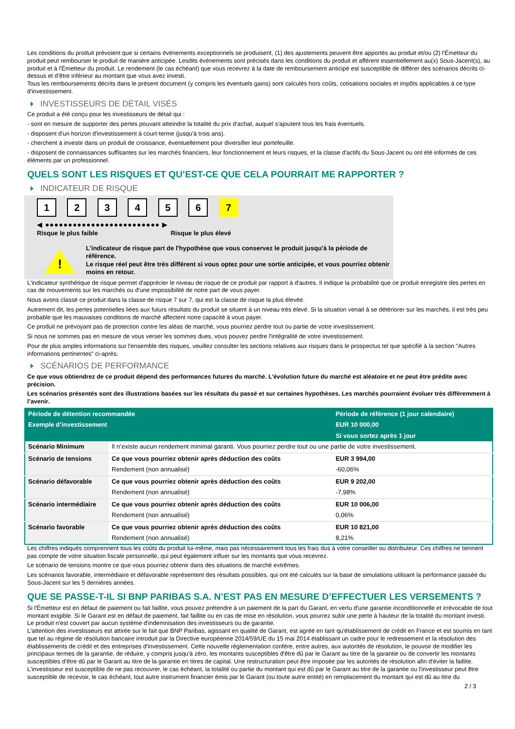Les conditions du produit prévoient que si certains événements exceptionnels se produisent, (1) des ajustements peuvent être apportés au produit et/ou (2) l'Émetteur du produit peut rembourser le produit de manière anticipée. Lesdits événements sont précisés dans les conditions du produit et afférent essentiellement au(x) Sous-Jacent(s), au produit et à l'Émetteur du produit. Le rendement (le cas échéant) que vous recevrez à la date de remboursement anticipé est susceptible de différer des scénarios décrits ci-dessus et d’être inférieur au montant que vous avez investi.
Tous les remboursements décrits dans le présent document (y compris les éventuels gains) sont calculés hors coûts, cotisations sociales et impôts applicables à ce type d'investissement.
INVESTISSEURS DE DÉTAIL VISÉS
Ce produit a été conçu pour les investisseurs de détail qui :
- sont en mesure de supporter des pertes pouvant atteindre la totalité du prix d'achat, auquel s'ajoutent tous les frais éventuels.
- disposent d'un horizon d'investissement à court-terme (jusqu'à trois ans).
- cherchent à investir dans un produit de croissance, éventuellement pour diversifier leur portefeuille.
- disposent de connaissances suffisantes sur les marchés financiers, leur fonctionnement et leurs risques, et la classe d'actifs du Sous-Jacent ou ont été informés de ces éléments par un professionnel.
QUELS SONT LES RISQUES ET QU’EST-CE QUE CELA POURRAIT ME RAPPORTER ?
INDICATEUR DE RISQUE
1 2 3 4 5 6 7
◀ ●●●●●●●●●●●●●●●●●●●●●●●●● ▶
Risque le plus faible Risque le plus élevé
!
L'indicateur de risque part de l'hypothèse que vous conservez le produit jusqu'à la période de référence.
Le risque réel peut être très différent si vous optez pour une sortie anticipée, et vous pourriez obtenir moins en retour.
L'indicateur synthétique de risque permet d'apprécier le niveau de risque de ce produit par rapport à d'autres. Il indique la probabilité que ce produit enregistre des pertes en cas de mouvements sur les marchés ou d'une impossibilité de notre part de vous payer.
Nous avons classé ce produit dans la classe de risque 7 sur 7, qui est la classe de risque la plus élevée.
Autrement dit, les pertes potentielles liées aux futurs résultats du produit se situent à un niveau très élevé. Si la situation venait à se détériorer sur les marchés, il est très peu probable que les mauvaises conditions de marché affectent notre capacité à vous payer.
Ce produit ne prévoyant pas de protection contre les aléas de marché, vous pourriez perdre tout ou partie de votre investissement.
Si nous ne sommes pas en mesure de vous verser les sommes dues, vous pouvez perdre l'intégralité de votre investissement.
Pour de plus amples informations sur l'ensemble des risques, veuillez consulter les sections relatives aux risques dans le prospectus tel que spécifié à la section "Autres informations pertinentes" ci-après.
SCÉNARIOS DE PERFORMANCE
Ce que vous obtiendrez de ce produit dépend des performances futures du marché. L’évolution future du marché est aléatoire et ne peut être prédite avec précision.
Les scénarios présentés sont des illustrations basées sur les résultats du passé et sur certaines hypothèses. Les marchés pourraient évoluer très différemment à l’avenir.
| Période de détention recommandée | | Période de référence (1 jour calendaire) |
| --- | --- | --- |
| Exemple d’investissement | | EUR 10 000,00 |
| | | Si vous sortez après 1 jour |
| Scénario Minimum | Il n’existe aucun rendement minimal garanti. Vous pourriez perdre tout ou une partie de votre investissement. | |
| Scénario de tensions | Ce que vous pourriez obtenir après déduction des coûts | EUR 3 994,00 |
| | Rendement (non annualisé) | -60,06% |
| Scénario défavorable | Ce que vous pourriez obtenir après déduction des coûts | EUR 9 202,00 |
| | Rendement (non annualisé) | -7,98% |
| Scénario intermédiaire | Ce que vous pourriez obtenir après déduction des coûts | EUR 10 006,00 |
| | Rendement (non annualisé) | 0,06% |
| Scénario favorable | Ce que vous pourriez obtenir après déduction des coûts | EUR 10 821,00 |
| | Rendement (non annualisé) | 8,21% |
Les chiffres indiqués comprennent tous les coûts du produit lui-même, mais pas nécessairement tous les frais dus à votre conseiller ou distributeur. Ces chiffres ne tiennent pas compte de votre situation fiscale personnelle, qui peut également influer sur les montants que vous recevrez.
Le scénario de tensions montre ce que vous pourriez obtenir dans des situations de marché extrêmes.
Les scénarios favorable, intermédiaire et défavorable représentent des résultats possibles, qui ont été calculés sur la base de simulations utilisant la performance passée du Sous-Jacent sur les 5 dernières années.
QUE SE PASSE-T-IL SI BNP PARIBAS S.A. N’EST PAS EN MESURE D’EFFECTUER LES VERSEMENTS ?
Si l'Émetteur est en défaut de paiement ou fait faillite, vous pouvez prétendre à un paiement de la part du Garant, en vertu d'une garantie inconditionnelle et irrévocable de tout montant exigible. Si le Garant est en défaut de paiement, fait faillite ou en cas de mise en résolution, vous pourrez subir une perte à hauteur de la totalité du montant investi.
Le produit n'est couvert par aucun système d'indemnisation des investisseurs ou de garantie.
L'attention des investisseurs est attirée sur le fait que BNP Paribas, agissant en qualité de Garant, est agréé en tant qu'établissement de crédit en France et est soumis en tant que tel au régime de résolution bancaire introduit par la Directive européenne 2014/59/UE du 15 mai 2014 établissant un cadre pour le redressement et la résolution des établissements de crédit et des entreprises d'investissement. Cette nouvelle réglementation confère, entre autres, aux autorités de résolution, le pouvoir de modifier les principaux termes de la garantie, de réduire, y compris jusqu'à zéro, les montants susceptibles d'être dû par le Garant au titre de la garantie ou de convertir les montants susceptibles d'être dû par le Garant au titre de la garantie en titres de capital. Une restructuration peut être imposée par les autorités de résolution afin d'éviter la faillite. L'investisseur est susceptible de ne pas recouvrer, le cas échéant, la totalité ou partie du montant qui est dû par le Garant au titre de la garantie ou l'investisseur peut être susceptible de recevoir, le cas échéant, tout autre instrument financier émis par le Garant (ou toute autre entité) en remplacement du montant qui est dû au titre du
2 / 3